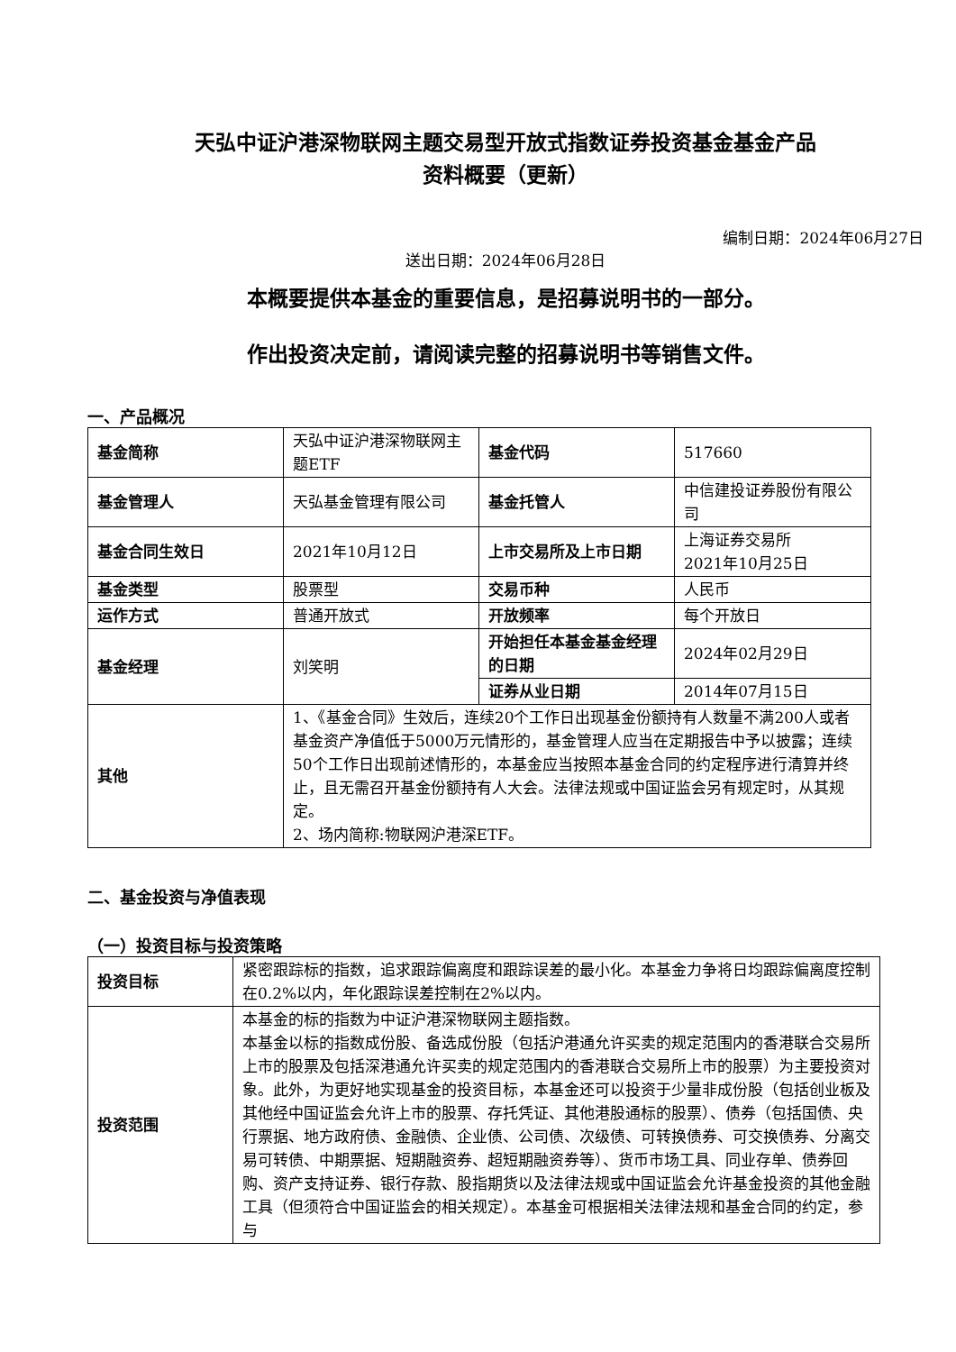天弘中证沪港深物联网主题交易型开放式指数证券投资基金基金产品
资料概要（更新）
编制日期：2024年06月27日
送出日期：2024年06月28日
本概要提供本基金的重要信息，是招募说明书的一部分。
作出投资决定前，请阅读完整的招募说明书等销售文件。
一、产品概况
| 基金简称 | 天弘中证沪港深物联网主题ETF | 基金代码 | 517660 |
| 基金管理人 | 天弘基金管理有限公司 | 基金托管人 | 中信建投证券股份有限公司 |
| 基金合同生效日 | 2021年10月12日 | 上市交易所及上市日期 | 上海证券交易所 2021年10月25日 |
| 基金类型 | 股票型 | 交易币种 | 人民币 |
| 运作方式 | 普通开放式 | 开放频率 | 每个开放日 |
| 基金经理 | 刘笑明 | 开始担任本基金基金经理的日期 | 2024年02月29日 |
| | | 证券从业日期 | 2014年07月15日 |
| 其他 | 1、《基金合同》生效后，连续20个工作日出现基金份额持有人数量不满200人或者基金资产净值低于5000万元情形的，基金管理人应当在定期报告中予以披露；连续50个工作日出现前述情形的，本基金应当按照本基金合同的约定程序进行清算并终止，且无需召开基金份额持有人大会。法律法规或中国证监会另有规定时，从其规定。 2、场内简称:物联网沪港深ETF。 | | |
二、基金投资与净值表现
（一）投资目标与投资策略
| 投资目标 | 紧密跟踪标的指数，追求跟踪偏离度和跟踪误差的最小化。本基金力争将日均跟踪偏离度控制在0.2%以内，年化跟踪误差控制在2%以内。 |
| 投资范围 | 本基金的标的指数为中证沪港深物联网主题指数。 本基金以标的指数成份股、备选成份股（包括沪港通允许买卖的规定范围内的香港联合交易所上市的股票及包括深港通允许买卖的规定范围内的香港联合交易所上市的股票）为主要投资对象。此外，为更好地实现基金的投资目标，本基金还可以投资于少量非成份股（包括创业板及其他经中国证监会允许上市的股票、存托凭证、其他港股通标的股票）、债券（包括国债、央行票据、地方政府债、金融债、企业债、公司债、次级债、可转换债券、可交换债券、分离交易可转债、中期票据、短期融资券、超短期融资券等）、货币市场工具、同业存单、债券回购、资产支持证券、银行存款、股指期货以及法律法规或中国证监会允许基金投资的其他金融工具（但须符合中国证监会的相关规定）。本基金可根据相关法律法规和基金合同的约定，参与 |